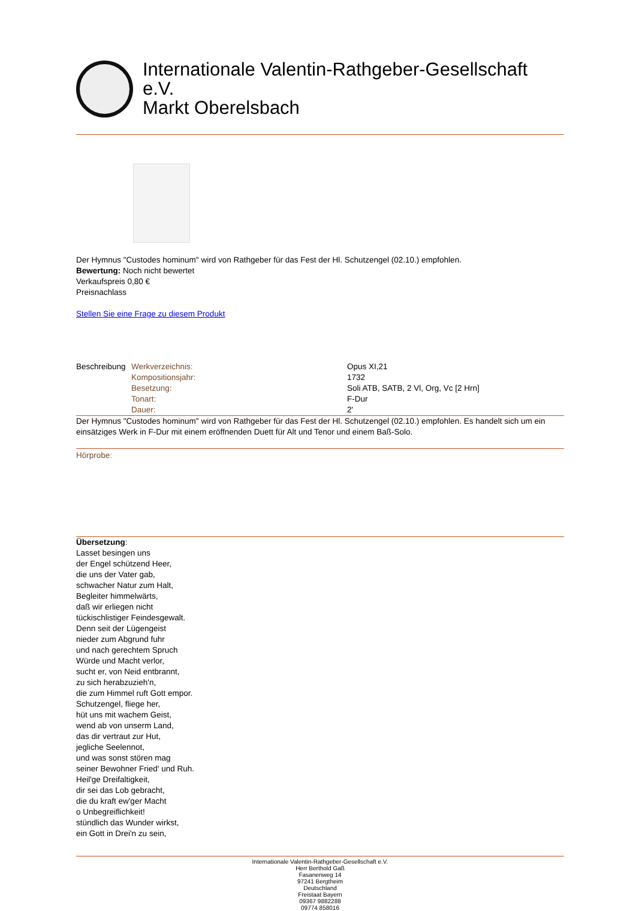Internationale Valentin-Rathgeber-Gesellschaft e.V.
Markt Oberelsbach
Der Hymnus "Custodes hominum" wird von Rathgeber für das Fest der Hl. Schutzengel (02.10.) empfohlen.
Bewertung: Noch nicht bewertet
Verkaufspreis 0,80 €
Preisnachlass
Stellen Sie eine Frage zu diesem Produkt
| Beschreibung | Werkverzeichnis: | Opus XI,21 |
| | Kompositionsjahr: | 1732 |
| | Besetzung: | Soli ATB, SATB, 2 Vl, Org, Vc [2 Hrn] |
| | Tonart: | F-Dur |
| | Dauer: | 2' |
Der Hymnus "Custodes hominum" wird von Rathgeber für das Fest der Hl. Schutzengel (02.10.) empfohlen. Es handelt sich um ein einsätziges Werk in F-Dur mit einem eröffnenden Duett für Alt und Tenor und einem Baß-Solo.
Hörprobe:
Übersetzung:
Lasset besingen uns
der Engel schützend Heer,
die uns der Vater gab,
schwacher Natur zum Halt,
Begleiter himmelwärts,
daß wir erliegen nicht
tückischlistiger Feindesgewalt.
Denn seit der Lügengeist
nieder zum Abgrund fuhr
und nach gerechtem Spruch
Würde und Macht verlor,
sucht er, von Neid entbrannt,
zu sich herabzuzieh'n,
die zum Himmel ruft Gott empor.
Schutzengel, fliege her,
hüt uns mit wachem Geist,
wend ab von unserm Land,
das dir vertraut zur Hut,
jegliche Seelennot,
und was sonst stören mag
seiner Bewohner Fried' und Ruh.
Heil'ge Dreifaltigkeit,
dir sei das Lob gebracht,
die du kraft ew'ger Macht
o Unbegreiflichkeit!
stündlich das Wunder wirkst,
ein Gott in Drei'n zu sein,
Internationale Valentin-Rathgeber-Gesellschaft e.V.
Herr Berthold Gaß
Fasanenweg 14
97241 Bergtheim
Deutschland
Freistaat Bayern
09367 9882288
09774 858016